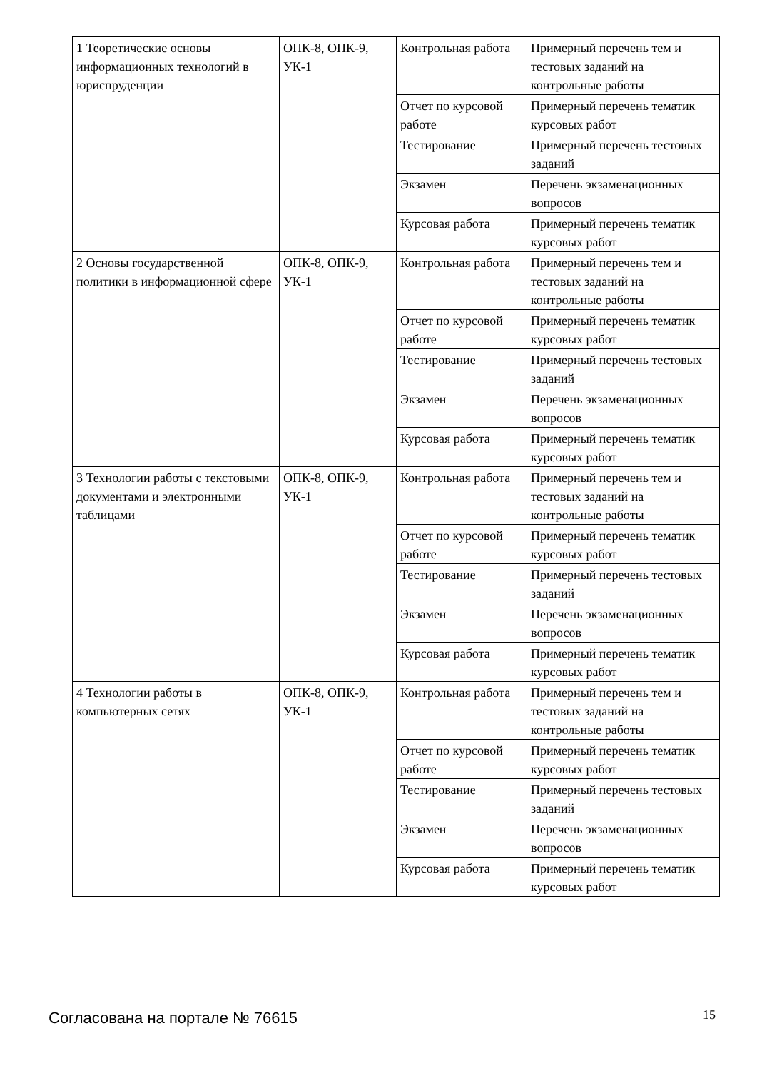| 1 Теоретические основы информационных технологий в юриспруденции | ОПК-8, ОПК-9, УК-1 | Контрольная работа | Примерный перечень тем и тестовых заданий на контрольные работы |
| | | Отчет по курсовой работе | Примерный перечень тематик курсовых работ |
| | | Тестирование | Примерный перечень тестовых заданий |
| | | Экзамен | Перечень экзаменационных вопросов |
| | | Курсовая работа | Примерный перечень тематик курсовых работ |
| 2 Основы государственной политики в информационной сфере | ОПК-8, ОПК-9, УК-1 | Контрольная работа | Примерный перечень тем и тестовых заданий на контрольные работы |
| | | Отчет по курсовой работе | Примерный перечень тематик курсовых работ |
| | | Тестирование | Примерный перечень тестовых заданий |
| | | Экзамен | Перечень экзаменационных вопросов |
| | | Курсовая работа | Примерный перечень тематик курсовых работ |
| 3 Технологии работы с текстовыми документами и электронными таблицами | ОПК-8, ОПК-9, УК-1 | Контрольная работа | Примерный перечень тем и тестовых заданий на контрольные работы |
| | | Отчет по курсовой работе | Примерный перечень тематик курсовых работ |
| | | Тестирование | Примерный перечень тестовых заданий |
| | | Экзамен | Перечень экзаменационных вопросов |
| | | Курсовая работа | Примерный перечень тематик курсовых работ |
| 4 Технологии работы в компьютерных сетях | ОПК-8, ОПК-9, УК-1 | Контрольная работа | Примерный перечень тем и тестовых заданий на контрольные работы |
| | | Отчет по курсовой работе | Примерный перечень тематик курсовых работ |
| | | Тестирование | Примерный перечень тестовых заданий |
| | | Экзамен | Перечень экзаменационных вопросов |
| | | Курсовая работа | Примерный перечень тематик курсовых работ |
Согласована на портале № 76615 15